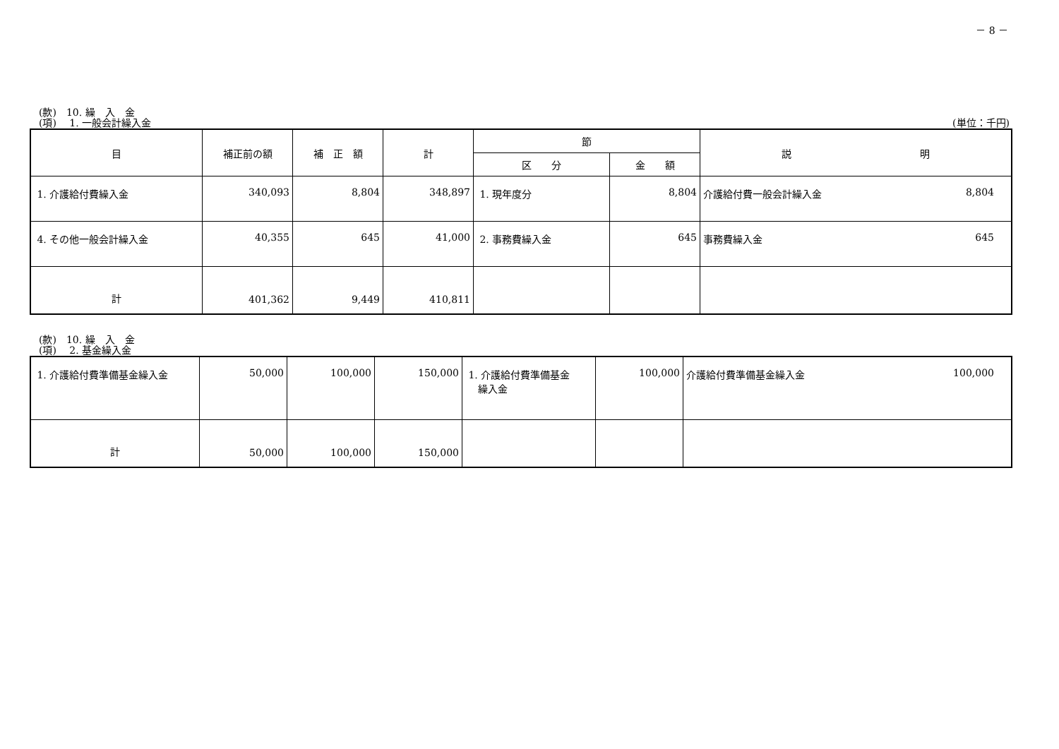－ 8 －
(款)　10. 繰　入　金
(項)　 1. 一般会計繰入金 (単位：千円)
| 目 | 補正前の額 | 補 正 額 | 計 | 節 | | 説 明 |
| --- | --- | --- | --- | --- | --- | --- |
| | | | | 区 分 | 金 額 | |
| 1. 介護給付費繰入金 | 340,093 | 8,804 | 348,897 | 1. 現年度分 | 8,804 | 介護給付費一般会計繰入金 8,804 |
| 4. その他一般会計繰入金 | 40,355 | 645 | 41,000 | 2. 事務費繰入金 | 645 | 事務費繰入金 645 |
| 計 | 401,362 | 9,449 | 410,811 | | | |
(款)　10. 繰　入　金
(項)　 2. 基金繰入金
| 1. 介護給付費準備基金繰入金 | 50,000 | 100,000 | 150,000 | 1. 介護給付費準備基金 繰入金 | 100,000 | 介護給付費準備基金繰入金 100,000 |
| 計 | 50,000 | 100,000 | 150,000 | | | |